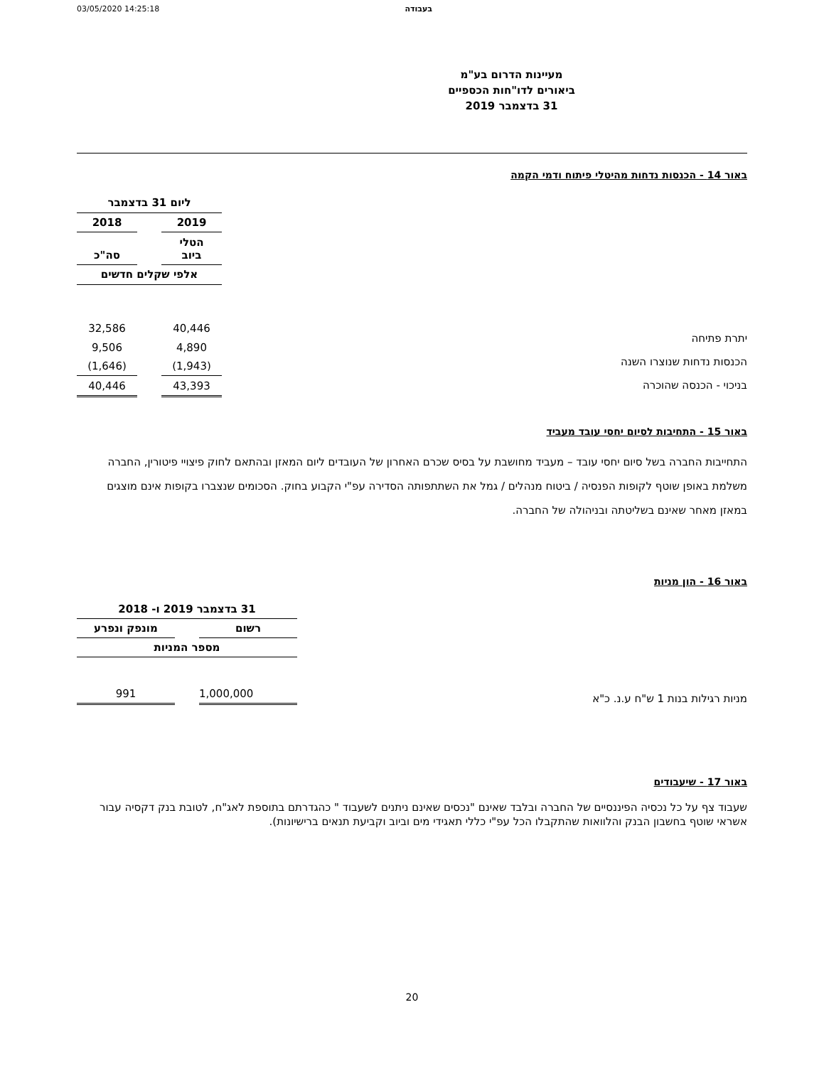03/05/2020 14:25:18 בעבודה
מעיינות הדרום בע"מ
ביאורים לדו"חות הכספיים
31 בדצמבר 2019
באור 14 - הכנסות נדחות מהיטלי פיתוח ודמי הקמה
יתרת פתיחה
הכנסות נדחות שנוצרו השנה
בניכוי - הכנסה שהוכרה
| ליום 31 בדצמבר | | |
| --- | --- | --- |
| 2019 | | 2018 |
| הטלי ביוב | | סה"כ |
| אלפי שקלים חדשים | | |
| 40,446 | | 32,586 |
| 4,890 | | 9,506 |
| (1,943) | | (1,646) |
| 43,393 | | 40,446 |
באור 15 - התחיבות לסיום יחסי עובד מעביד
התחייבות החברה בשל סיום יחסי עובד – מעביד מחושבת על בסיס שכרם האחרון של העובדים ליום המאזן ובהתאם לחוק פיצויי פיטורין, החברה משלמת באופן שוטף לקופות הפנסיה / ביטוח מנהלים / גמל את השתתפותה הסדירה עפ"י הקבוע בחוק. הסכומים שנצברו בקופות אינם מוצגים במאזן מאחר שאינם בשליטתה ובניהולה של החברה.
באור 16 - הון מניות
מניות רגילות בנות 1 ש"ח ע.נ. כ"א
| 31 בדצמבר 2019 ו- 2018 | | |
| --- | --- | --- |
| רשום | | מונפק ונפרע |
| מספר המניות | | |
| 1,000,000 | | 991 |
באור 17 - שיעבודים
שעבוד צף על כל נכסיה הפיננסיים של החברה ובלבד שאינם "נכסים שאינם ניתנים לשעבוד " כהגדרתם בתוספת לאג"ח, לטובת בנק דקסיה עבור אשראי שוטף בחשבון הבנק והלוואות שהתקבלו הכל עפ"י כללי תאגידי מים וביוב וקביעת תנאים ברישיונות).
20